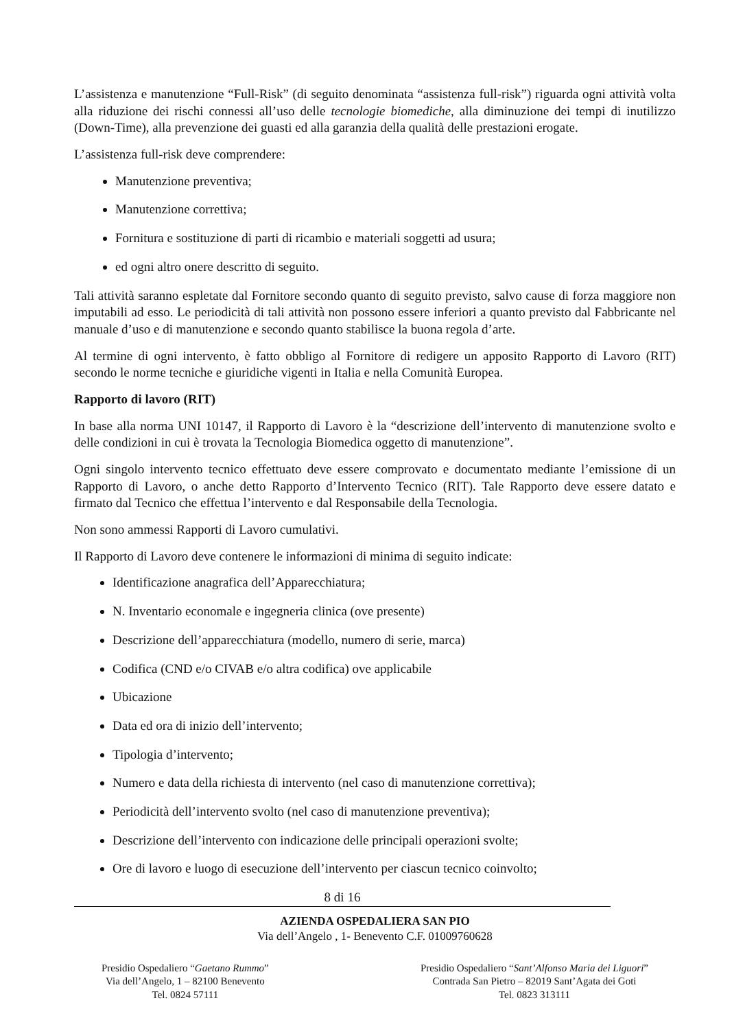L’assistenza e manutenzione “Full-Risk” (di seguito denominata “assistenza full-risk”) riguarda ogni attività volta alla riduzione dei rischi connessi all’uso delle tecnologie biomediche, alla diminuzione dei tempi di inutilizzo (Down-Time), alla prevenzione dei guasti ed alla garanzia della qualità delle prestazioni erogate.
L’assistenza full-risk deve comprendere:
Manutenzione preventiva;
Manutenzione correttiva;
Fornitura e sostituzione di parti di ricambio e materiali soggetti ad usura;
ed ogni altro onere descritto di seguito.
Tali attività saranno espletate dal Fornitore secondo quanto di seguito previsto, salvo cause di forza maggiore non imputabili ad esso. Le periodicità di tali attività non possono essere inferiori a quanto previsto dal Fabbricante nel manuale d’uso e di manutenzione e secondo quanto stabilisce la buona regola d’arte.
Al termine di ogni intervento, è fatto obbligo al Fornitore di redigere un apposito Rapporto di Lavoro (RIT) secondo le norme tecniche e giuridiche vigenti in Italia e nella Comunità Europea.
Rapporto di lavoro (RIT)
In base alla norma UNI 10147, il Rapporto di Lavoro è la “descrizione dell’intervento di manutenzione svolto e delle condizioni in cui è trovata la Tecnologia Biomedica oggetto di manutenzione”.
Ogni singolo intervento tecnico effettuato deve essere comprovato e documentato mediante l’emissione di un Rapporto di Lavoro, o anche detto Rapporto d’Intervento Tecnico (RIT). Tale Rapporto deve essere datato e firmato dal Tecnico che effettua l’intervento e dal Responsabile della Tecnologia.
Non sono ammessi Rapporti di Lavoro cumulativi.
Il Rapporto di Lavoro deve contenere le informazioni di minima di seguito indicate:
Identificazione anagrafica dell’Apparecchiatura;
N. Inventario economale e ingegneria clinica (ove presente)
Descrizione dell’apparecchiatura (modello, numero di serie, marca)
Codifica (CND e/o CIVAB e/o altra codifica) ove applicabile
Ubicazione
Data ed ora di inizio dell’intervento;
Tipologia d’intervento;
Numero e data della richiesta di intervento (nel caso di manutenzione correttiva);
Periodicità dell’intervento svolto (nel caso di manutenzione preventiva);
Descrizione dell’intervento con indicazione delle principali operazioni svolte;
Ore di lavoro e luogo di esecuzione dell’intervento per ciascun tecnico coinvolto;
8 di 16
AZIENDA OSPEDALIERA SAN PIO
Via dell’Angelo , 1- Benevento C.F. 01009760628
Presidio Ospedaliero “Gaetano Rummo”
Via dell’Angelo, 1 – 82100 Benevento
Tel. 0824 57111
Presidio Ospedaliero “Sant’Alfonso Maria dei Liguori”
Contrada San Pietro – 82019 Sant’Agata dei Goti
Tel. 0823 313111